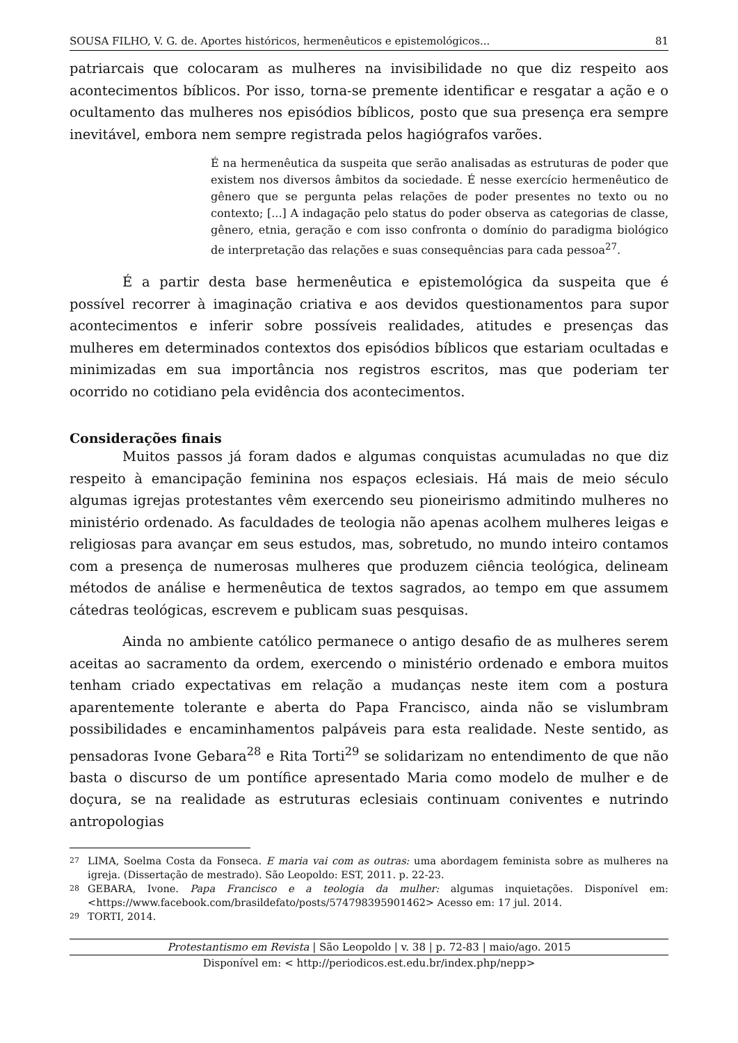SOUSA FILHO, V. G. de. Aportes históricos, hermenêuticos e epistemológicos... 81
patriarcais que colocaram as mulheres na invisibilidade no que diz respeito aos acontecimentos bíblicos. Por isso, torna-se premente identificar e resgatar a ação e o ocultamento das mulheres nos episódios bíblicos, posto que sua presença era sempre inevitável, embora nem sempre registrada pelos hagiógrafos varões.
É na hermenêutica da suspeita que serão analisadas as estruturas de poder que existem nos diversos âmbitos da sociedade. É nesse exercício hermenêutico de gênero que se pergunta pelas relações de poder presentes no texto ou no contexto; [...] A indagação pelo status do poder observa as categorias de classe, gênero, etnia, geração e com isso confronta o domínio do paradigma biológico de interpretação das relações e suas consequências para cada pessoa<sup>27</sup>.
É a partir desta base hermenêutica e epistemológica da suspeita que é possível recorrer à imaginação criativa e aos devidos questionamentos para supor acontecimentos e inferir sobre possíveis realidades, atitudes e presenças das mulheres em determinados contextos dos episódios bíblicos que estariam ocultadas e minimizadas em sua importância nos registros escritos, mas que poderiam ter ocorrido no cotidiano pela evidência dos acontecimentos.
Considerações finais
Muitos passos já foram dados e algumas conquistas acumuladas no que diz respeito à emancipação feminina nos espaços eclesiais. Há mais de meio século algumas igrejas protestantes vêm exercendo seu pioneirismo admitindo mulheres no ministério ordenado. As faculdades de teologia não apenas acolhem mulheres leigas e religiosas para avançar em seus estudos, mas, sobretudo, no mundo inteiro contamos com a presença de numerosas mulheres que produzem ciência teológica, delineam métodos de análise e hermenêutica de textos sagrados, ao tempo em que assumem cátedras teológicas, escrevem e publicam suas pesquisas.
Ainda no ambiente católico permanece o antigo desafio de as mulheres serem aceitas ao sacramento da ordem, exercendo o ministério ordenado e embora muitos tenham criado expectativas em relação a mudanças neste item com a postura aparentemente tolerante e aberta do Papa Francisco, ainda não se vislumbram possibilidades e encaminhamentos palpáveis para esta realidade. Neste sentido, as pensadoras Ivone Gebara<sup>28</sup> e Rita Torti<sup>29</sup> se solidarizam no entendimento de que não basta o discurso de um pontífice apresentado Maria como modelo de mulher e de doçura, se na realidade as estruturas eclesiais continuam coniventes e nutrindo antropologias
27 LIMA, Soelma Costa da Fonseca. E maria vai com as outras: uma abordagem feminista sobre as mulheres na igreja. (Dissertação de mestrado). São Leopoldo: EST, 2011. p. 22-23.
28 GEBARA, Ivone. Papa Francisco e a teologia da mulher: algumas inquietações. Disponível em: <https://www.facebook.com/brasildefato/posts/574798395901462> Acesso em: 17 jul. 2014.
29 TORTI, 2014.
Protestantismo em Revista | São Leopoldo | v. 38 | p. 72-83 | maio/ago. 2015
Disponível em: < http://periodicos.est.edu.br/index.php/nepp>